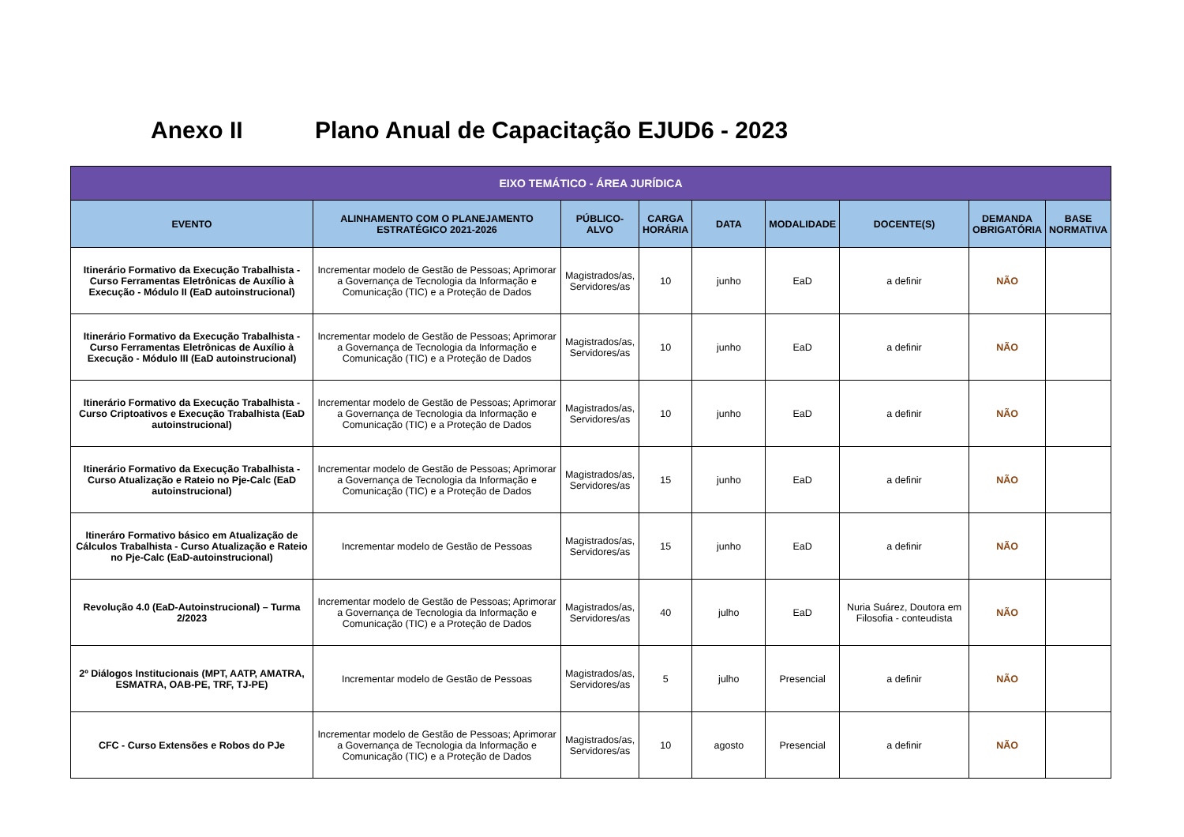Anexo II Plano Anual de Capacitação EJUD6 - 2023
| EIXO TEMÁTICO - ÁREA JURÍDICA | | | | | | | | |
| --- | --- | --- | --- | --- | --- | --- | --- | --- |
| EVENTO | ALINHAMENTO COM O PLANEJAMENTO ESTRATÉGICO 2021-2026 | PÚBLICO-ALVO | CARGA HORÁRIA | DATA | MODALIDADE | DOCENTE(S) | DEMANDA OBRIGATÓRIA | BASE NORMATIVA |
| Itinerário Formativo da Execução Trabalhista - Curso Ferramentas Eletrônicas de Auxílio à Execução - Módulo II (EaD autoinstrucional) | Incrementar modelo de Gestão de Pessoas; Aprimorar a Governança de Tecnologia da Informação e Comunicação (TIC) e a Proteção de Dados | Magistrados/as, Servidores/as | 10 | junho | EaD | a definir | NÃO | |
| Itinerário Formativo da Execução Trabalhista - Curso Ferramentas Eletrônicas de Auxílio à Execução - Módulo III (EaD autoinstrucional) | Incrementar modelo de Gestão de Pessoas; Aprimorar a Governança de Tecnologia da Informação e Comunicação (TIC) e a Proteção de Dados | Magistrados/as, Servidores/as | 10 | junho | EaD | a definir | NÃO | |
| Itinerário Formativo da Execução Trabalhista - Curso Criptoativos e Execução Trabalhista (EaD autoinstrucional) | Incrementar modelo de Gestão de Pessoas; Aprimorar a Governança de Tecnologia da Informação e Comunicação (TIC) e a Proteção de Dados | Magistrados/as, Servidores/as | 10 | junho | EaD | a definir | NÃO | |
| Itinerário Formativo da Execução Trabalhista - Curso Atualização e Rateio no Pje-Calc (EaD autoinstrucional) | Incrementar modelo de Gestão de Pessoas; Aprimorar a Governança de Tecnologia da Informação e Comunicação (TIC) e a Proteção de Dados | Magistrados/as, Servidores/as | 15 | junho | EaD | a definir | NÃO | |
| Itineráro Formativo básico em Atualização de Cálculos Trabalhista - Curso Atualização e Rateio no Pje-Calc (EaD-autoinstrucional) | Incrementar modelo de Gestão de Pessoas | Magistrados/as, Servidores/as | 15 | junho | EaD | a definir | NÃO | |
| Revolução 4.0 (EaD-Autoinstrucional) – Turma 2/2023 | Incrementar modelo de Gestão de Pessoas; Aprimorar a Governança de Tecnologia da Informação e Comunicação (TIC) e a Proteção de Dados | Magistrados/as, Servidores/as | 40 | julho | EaD | Nuria Suárez, Doutora em Filosofia - conteudista | NÃO | |
| 2º Diálogos Institucionais (MPT, AATP, AMATRA, ESMATRA, OAB-PE, TRF, TJ-PE) | Incrementar modelo de Gestão de Pessoas | Magistrados/as, Servidores/as | 5 | julho | Presencial | a definir | NÃO | |
| CFC - Curso Extensões e Robos do PJe | Incrementar modelo de Gestão de Pessoas; Aprimorar a Governança de Tecnologia da Informação e Comunicação (TIC) e a Proteção de Dados | Magistrados/as, Servidores/as | 10 | agosto | Presencial | a definir | NÃO | |